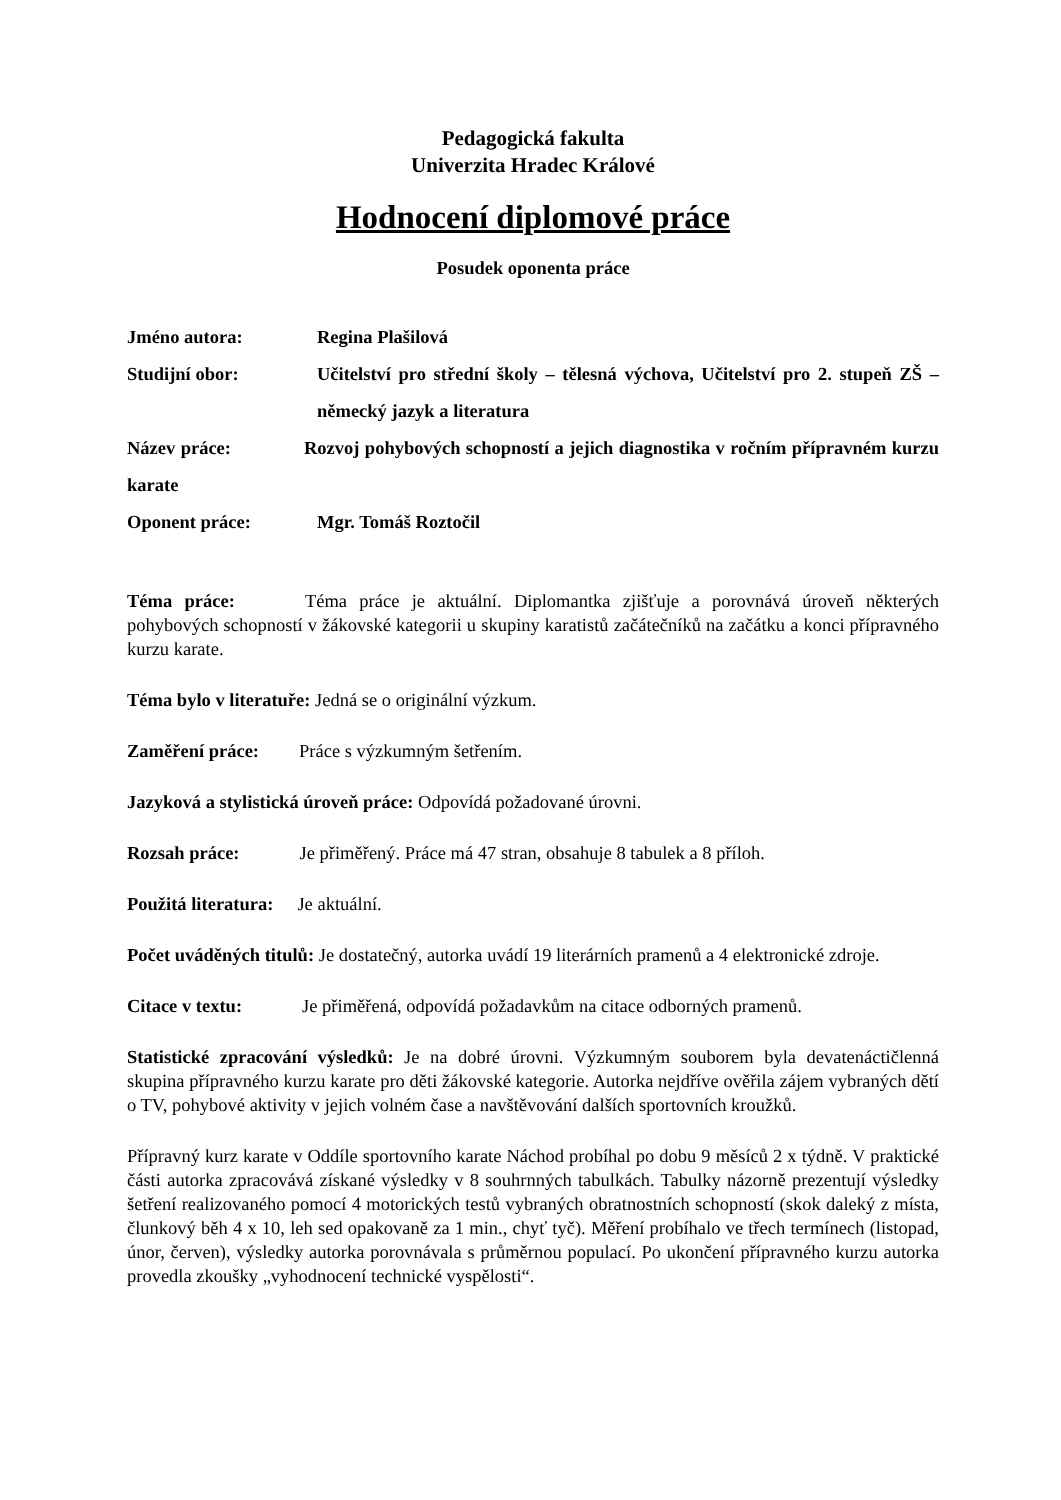Pedagogická fakulta
Univerzita Hradec Králové
Hodnocení diplomové práce
Posudek oponenta práce
Jméno autora: Regina Plašilová
Studijní obor: Učitelství pro střední školy – tělesná výchova, Učitelství pro 2. stupeň ZŠ – německý jazyk a literatura
Název práce: Rozvoj pohybových schopností a jejich diagnostika v ročním přípravném kurzu karate
Oponent práce: Mgr. Tomáš Roztočil
Téma práce: Téma práce je aktuální. Diplomantka zjišťuje a porovnává úroveň některých pohybových schopností v žákovské kategorii u skupiny karatistů začátečníků na začátku a konci přípravného kurzu karate.
Téma bylo v literatuře: Jedná se o originální výzkum.
Zaměření práce: Práce s výzkumným šetřením.
Jazyková a stylistická úroveň práce: Odpovídá požadované úrovni.
Rozsah práce: Je přiměřený. Práce má 47 stran, obsahuje 8 tabulek a 8 příloh.
Použitá literatura: Je aktuální.
Počet uváděných titulů: Je dostatečný, autorka uvádí 19 literárních pramenů a 4 elektronické zdroje.
Citace v textu: Je přiměřená, odpovídá požadavkům na citace odborných pramenů.
Statistické zpracování výsledků: Je na dobré úrovni. Výzkumným souborem byla devatenáctičlenná skupina přípravného kurzu karate pro děti žákovské kategorie. Autorka nejdříve ověřila zájem vybraných dětí o TV, pohybové aktivity v jejich volném čase a navštěvování dalších sportovních kroužků.
Přípravný kurz karate v Oddíle sportovního karate Náchod probíhal po dobu 9 měsíců 2 x týdně. V praktické části autorka zpracovává získané výsledky v 8 souhrnných tabulkách. Tabulky názorně prezentují výsledky šetření realizovaného pomocí 4 motorických testů vybraných obratnostních schopností (skok daleký z místa, člunkový běh 4 x 10, leh sed opakovaně za 1 min., chyť tyč). Měření probíhalo ve třech termínech (listopad, únor, červen), výsledky autorka porovnávala s průměrnou populací. Po ukončení přípravného kurzu autorka provedla zkoušky „vyhodnocení technické vyspělosti“.